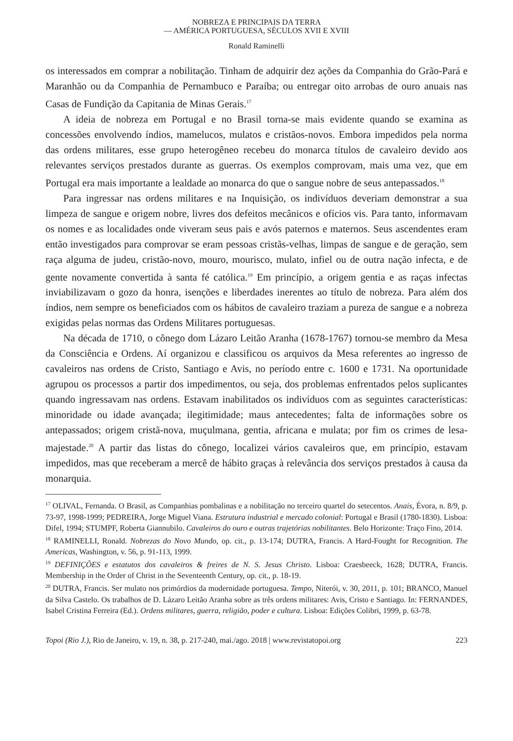NOBREZA E PRINCIPAIS DA TERRA
— AMÉRICA PORTUGUESA, SÉCULOS XVII E XVIII
Ronald Raminelli
os interessados em comprar a nobilitação. Tinham de adquirir dez ações da Companhia do Grão-Pará e Maranhão ou da Companhia de Pernambuco e Paraíba; ou entregar oito arrobas de ouro anuais nas Casas de Fundição da Capitania de Minas Gerais.<sup>17</sup>
A ideia de nobreza em Portugal e no Brasil torna-se mais evidente quando se examina as concessões envolvendo índios, mamelucos, mulatos e cristãos-novos. Embora impedidos pela norma das ordens militares, esse grupo heterogêneo recebeu do monarca títulos de cavaleiro devido aos relevantes serviços prestados durante as guerras. Os exemplos comprovam, mais uma vez, que em Portugal era mais importante a lealdade ao monarca do que o sangue nobre de seus antepassados.<sup>18</sup>
Para ingressar nas ordens militares e na Inquisição, os indivíduos deveriam demonstrar a sua limpeza de sangue e origem nobre, livres dos defeitos mecânicos e ofícios vis. Para tanto, informavam os nomes e as localidades onde viveram seus pais e avós paternos e maternos. Seus ascendentes eram então investigados para comprovar se eram pessoas cristãs-velhas, limpas de sangue e de geração, sem raça alguma de judeu, cristão-novo, mouro, mourisco, mulato, infiel ou de outra nação infecta, e de gente novamente convertida à santa fé católica.<sup>19</sup> Em princípio, a origem gentia e as raças infectas inviabilizavam o gozo da honra, isenções e liberdades inerentes ao título de nobreza. Para além dos índios, nem sempre os beneficiados com os hábitos de cavaleiro traziam a pureza de sangue e a nobreza exigidas pelas normas das Ordens Militares portuguesas.
Na década de 1710, o cônego dom Lázaro Leitão Aranha (1678-1767) tornou-se membro da Mesa da Consciência e Ordens. Aí organizou e classificou os arquivos da Mesa referentes ao ingresso de cavaleiros nas ordens de Cristo, Santiago e Avis, no período entre c. 1600 e 1731. Na oportunidade agrupou os processos a partir dos impedimentos, ou seja, dos problemas enfrentados pelos suplicantes quando ingressavam nas ordens. Estavam inabilitados os indivíduos com as seguintes características: minoridade ou idade avançada; ilegitimidade; maus antecedentes; falta de informações sobre os antepassados; origem cristã-nova, muçulmana, gentia, africana e mulata; por fim os crimes de lesa-majestade.<sup>20</sup> A partir das listas do cônego, localizei vários cavaleiros que, em princípio, estavam impedidos, mas que receberam a mercê de hábito graças à relevância dos serviços prestados à causa da monarquia.
<sup>17</sup> OLIVAL, Fernanda. O Brasil, as Companhias pombalinas e a nobilitação no terceiro quartel do setecentos. Anais, Évora, n. 8/9, p. 73-97, 1998-1999; PEDREIRA, Jorge Miguel Viana. Estrutura industrial e mercado colonial: Portugal e Brasil (1780-1830). Lisboa: Difel, 1994; STUMPF, Roberta Giannubilo. Cavaleiros do ouro e outras trajetórias nobilitantes. Belo Horizonte: Traço Fino, 2014.
<sup>18</sup> RAMINELLI, Ronald. Nobrezas do Novo Mundo, op. cit., p. 13-174; DUTRA, Francis. A Hard-Fought for Recognition. The Americas, Washington, v. 56, p. 91-113, 1999.
<sup>19</sup> DEFINIÇÕES e estatutos dos cavaleiros & freires de N. S. Jesus Christo. Lisboa: Craesbeeck, 1628; DUTRA, Francis. Membership in the Order of Christ in the Seventeenth Century, op. cit., p. 18-19.
<sup>20</sup> DUTRA, Francis. Ser mulato nos primórdios da modernidade portuguesa. Tempo, Niterói, v. 30, 2011, p. 101; BRANCO, Manuel da Silva Castelo. Os trabalhos de D. Lázaro Leitão Aranha sobre as três ordens militares: Avis, Cristo e Santiago. In: FERNANDES, Isabel Cristina Ferreira (Ed.). Ordens militares, guerra, religião, poder e cultura. Lisboa: Edições Colibri, 1999, p. 63-78.
Topoi (Rio J.), Rio de Janeiro, v. 19, n. 38, p. 217-240, mai./ago. 2018 | www.revistatopoi.org 223